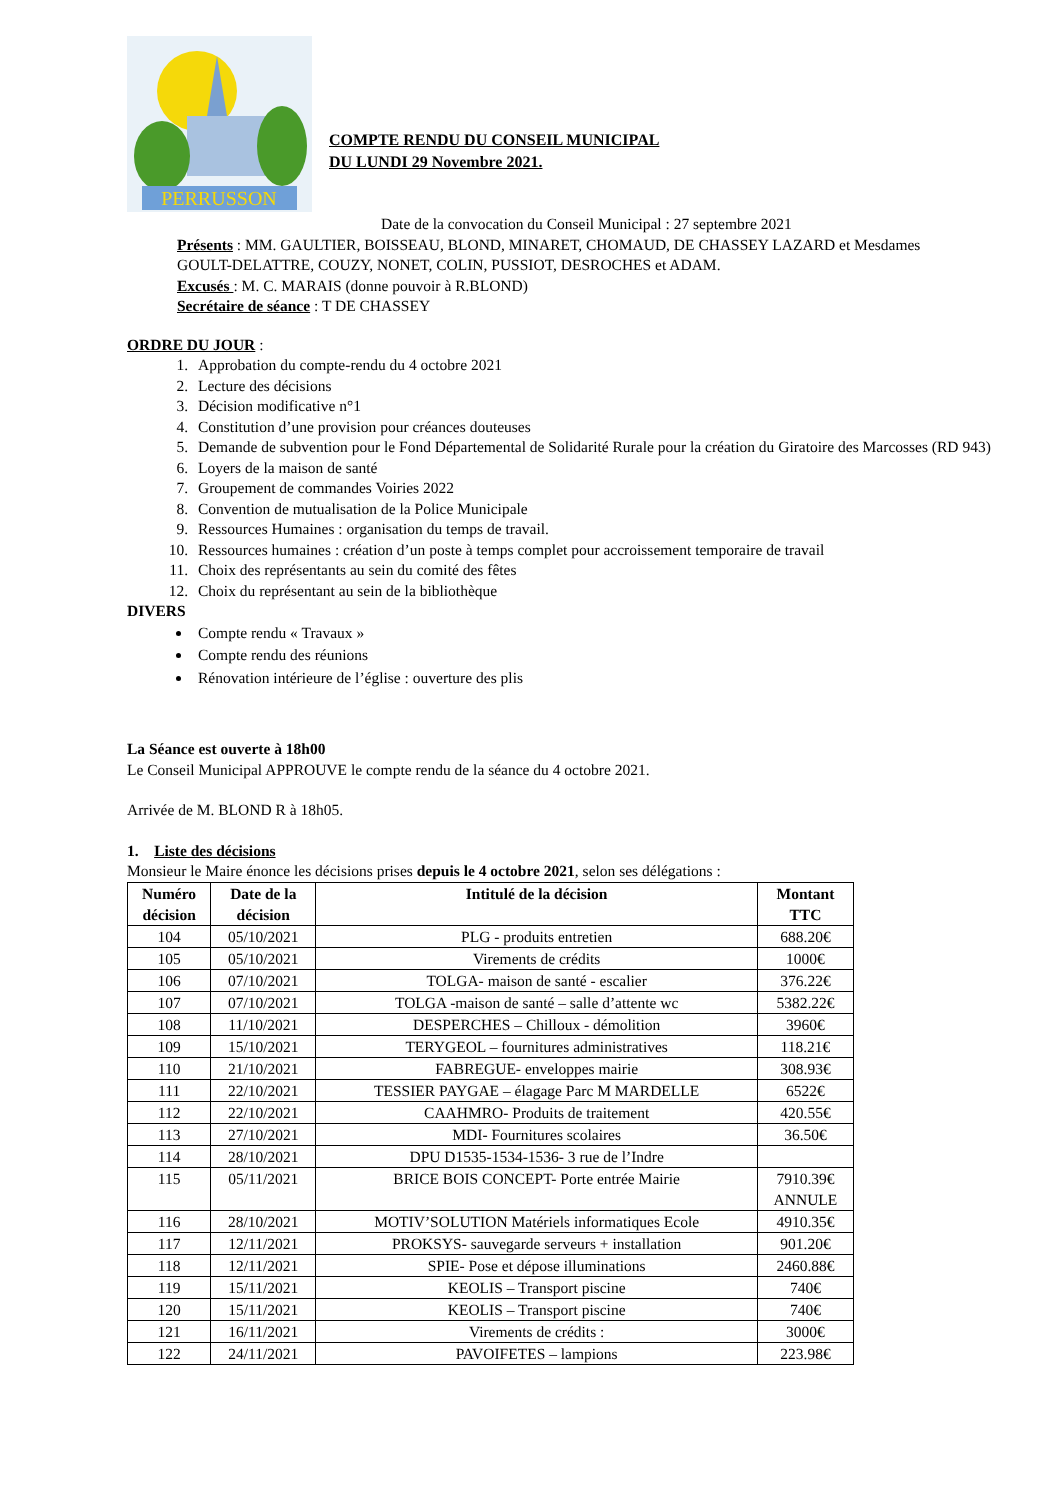PERRUSSON
COMPTE RENDU DU CONSEIL MUNICIPAL
DU LUNDI 29 Novembre 2021.
Date de la convocation du Conseil Municipal : 27 septembre 2021
Présents : MM. GAULTIER, BOISSEAU, BLOND, MINARET, CHOMAUD, DE CHASSEY LAZARD et Mesdames GOULT-DELATTRE, COUZY, NONET, COLIN, PUSSIOT, DESROCHES et ADAM.
Excusés : M. C. MARAIS (donne pouvoir à R.BLOND)
Secrétaire de séance : T DE CHASSEY
ORDRE DU JOUR :
1. Approbation du compte-rendu du 4 octobre 2021
2. Lecture des décisions
3. Décision modificative n°1
4. Constitution d’une provision pour créances douteuses
5. Demande de subvention pour le Fond Départemental de Solidarité Rurale pour la création du Giratoire des Marcosses (RD 943)
6. Loyers de la maison de santé
7. Groupement de commandes Voiries 2022
8. Convention de mutualisation de la Police Municipale
9. Ressources Humaines : organisation du temps de travail.
10. Ressources humaines : création d’un poste à temps complet pour accroissement temporaire de travail
11. Choix des représentants au sein du comité des fêtes
12. Choix du représentant au sein de la bibliothèque
DIVERS
Compte rendu « Travaux »
Compte rendu des réunions
Rénovation intérieure de l’église : ouverture des plis
La Séance est ouverte à 18h00
Le Conseil Municipal APPROUVE le compte rendu de la séance du 4 octobre 2021.
Arrivée de M. BLOND R à 18h05.
1. Liste des décisions
Monsieur le Maire énonce les décisions prises depuis le 4 octobre 2021, selon ses délégations :
| Numéro décision | Date de la décision | Intitulé de la décision | Montant TTC |
| --- | --- | --- | --- |
| 104 | 05/10/2021 | PLG - produits entretien | 688.20€ |
| 105 | 05/10/2021 | Virements de crédits | 1000€ |
| 106 | 07/10/2021 | TOLGA- maison de santé - escalier | 376.22€ |
| 107 | 07/10/2021 | TOLGA -maison de santé – salle d’attente wc | 5382.22€ |
| 108 | 11/10/2021 | DESPERCHES – Chilloux - démolition | 3960€ |
| 109 | 15/10/2021 | TERYGEOL – fournitures administratives | 118.21€ |
| 110 | 21/10/2021 | FABREGUE- enveloppes mairie | 308.93€ |
| 111 | 22/10/2021 | TESSIER PAYGAE – élagage Parc M MARDELLE | 6522€ |
| 112 | 22/10/2021 | CAAHMRO- Produits de traitement | 420.55€ |
| 113 | 27/10/2021 | MDI- Fournitures scolaires | 36.50€ |
| 114 | 28/10/2021 | DPU D1535-1534-1536- 3 rue de l’Indre | |
| 115 | 05/11/2021 | BRICE BOIS CONCEPT- Porte entrée Mairie | 7910.39€ ANNULE |
| 116 | 28/10/2021 | MOTIV’SOLUTION Matériels informatiques Ecole | 4910.35€ |
| 117 | 12/11/2021 | PROKSYS- sauvegarde serveurs + installation | 901.20€ |
| 118 | 12/11/2021 | SPIE- Pose et dépose illuminations | 2460.88€ |
| 119 | 15/11/2021 | KEOLIS – Transport piscine | 740€ |
| 120 | 15/11/2021 | KEOLIS – Transport piscine | 740€ |
| 121 | 16/11/2021 | Virements de crédits : | 3000€ |
| 122 | 24/11/2021 | PAVOIFETES – lampions | 223.98€ |